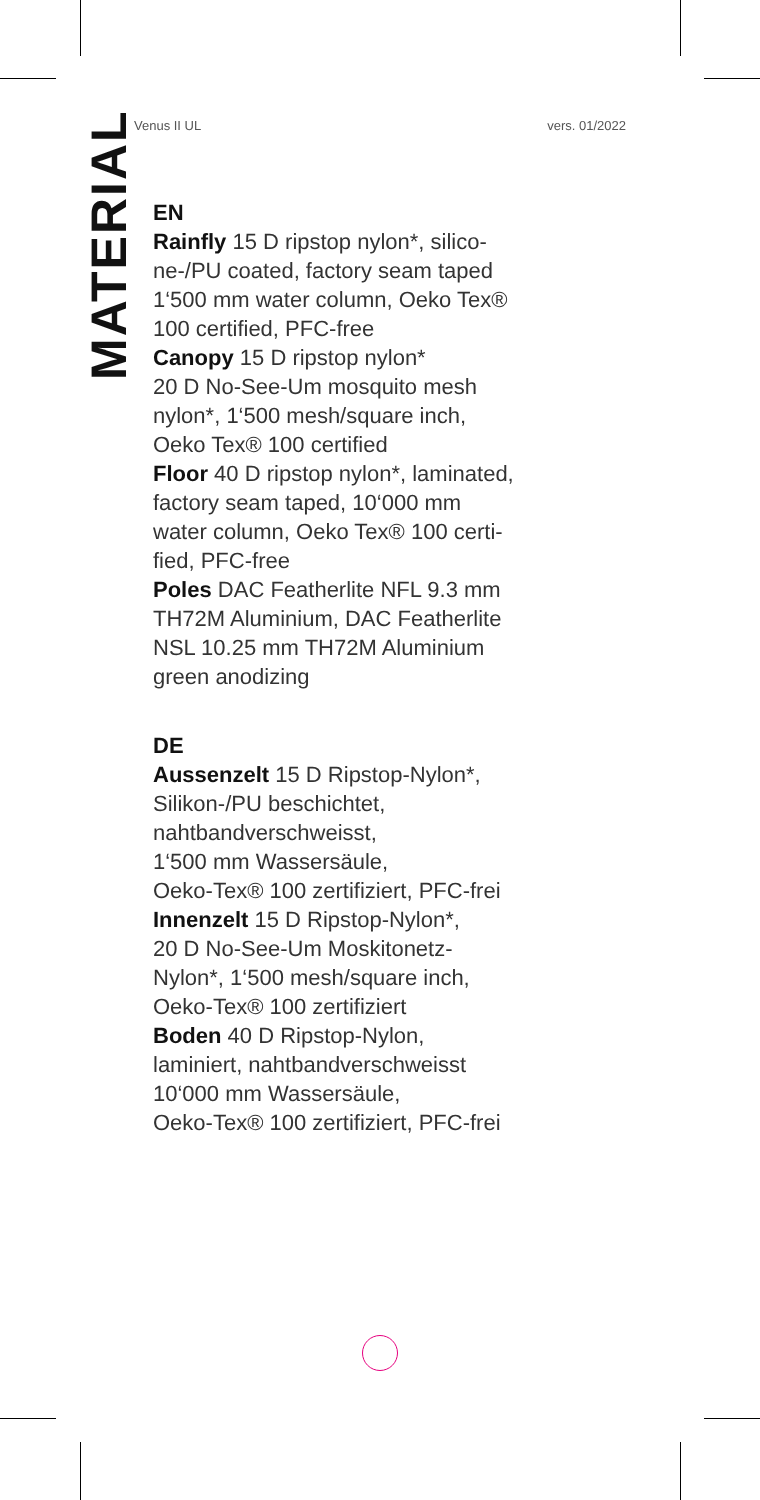Venus II UL vers. 01/2022
MATERIAL
EN
Rainfly 15 D ripstop nylon*, silico-
ne-/PU coated, factory seam taped
1‘500 mm water column, Oeko Tex®
100 certified, PFC-free
Canopy 15 D ripstop nylon*
20 D No-See-Um mosquito mesh
nylon*, 1‘500 mesh/square inch,
Oeko Tex® 100 certified
Floor 40 D ripstop nylon*, laminated,
factory seam taped, 10‘000 mm
water column, Oeko Tex® 100 certi-
fied, PFC-free
Poles DAC Featherlite NFL 9.3 mm
TH72M Aluminium, DAC Featherlite
NSL 10.25 mm TH72M Aluminium
green anodizing
DE
Aussenzelt 15 D Ripstop-Nylon*,
Silikon-/PU beschichtet,
nahtbandverschweisst,
1‘500 mm Wassersäule,
Oeko-Tex® 100 zertifiziert, PFC-frei
Innenzelt 15 D Ripstop-Nylon*,
20 D No-See-Um Moskitonetz-
Nylon*, 1‘500 mesh/square inch,
Oeko-Tex® 100 zertifiziert
Boden 40 D Ripstop-Nylon,
laminiert, nahtbandverschweisst
10‘000 mm Wassersäule,
Oeko-Tex® 100 zertifiziert, PFC-frei